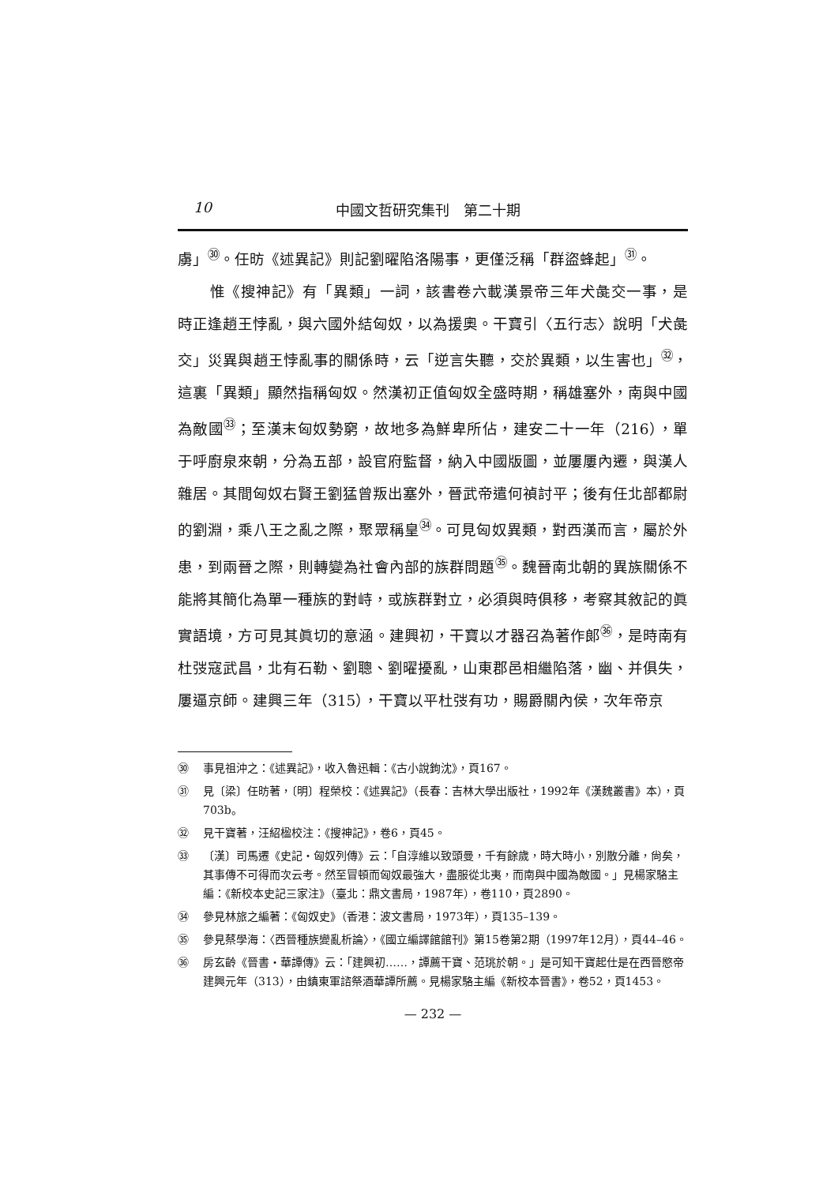10 中國文哲研究集刊　第二十期
虜」<sup>㉚</sup>。任昉《述異記》則記劉曜陷洛陽事，更僅泛稱「群盜蜂起」<sup>㉛</sup>。
惟《搜神記》有「異類」一詞，該書卷六載漢景帝三年犬彘交一事，是時正逢趙王悖亂，與六國外結匈奴，以為援奧。干寶引〈五行志〉說明「犬彘交」災異與趙王悖亂事的關係時，云「逆言失聽，交於異類，以生害也」<sup>㉜</sup>，這裏「異類」顯然指稱匈奴。然漢初正值匈奴全盛時期，稱雄塞外，南與中國為敵國<sup>㉝</sup>；至漢末匈奴勢窮，故地多為鮮卑所佔，建安二十一年（216），單于呼廚泉來朝，分為五部，設官府監督，納入中國版圖，並屢屢內遷，與漢人雜居。其間匈奴右賢王劉猛曾叛出塞外，晉武帝遣何禎討平；後有任北部都尉的劉淵，乘八王之亂之際，聚眾稱皇<sup>㉞</sup>。可見匈奴異類，對西漢而言，屬於外患，到兩晉之際，則轉變為社會內部的族群問題<sup>㉟</sup>。魏晉南北朝的異族關係不能將其簡化為單一種族的對峙，或族群對立，必須與時俱移，考察其敘記的眞實語境，方可見其眞切的意涵。建興初，干寶以才器召為著作郎<sup>㊱</sup>，是時南有杜弢寇武昌，北有石勒、劉聰、劉曜擾亂，山東郡邑相繼陷落，幽、并俱失，屢逼京師。建興三年（315），干寶以平杜弢有功，賜爵關內侯，次年帝京
㉚ 事見祖沖之：《述異記》，收入魯迅輯：《古小說鉤沈》，頁167。
㉛ 見〔梁〕任昉著，〔明〕程榮校：《述異記》（長春：吉林大學出版社，1992年《漢魏叢書》本），頁703b。
㉜ 見干寶著，汪紹楹校注：《搜神記》，卷6，頁45。
㉝ 〔漢〕司馬遷《史記・匈奴列傳》云：「自淳維以致頭曼，千有餘歲，時大時小，別散分離，尙矣，其事傳不可得而次云考。然至冒頓而匈奴最強大，盡服從北夷，而南與中國為敵國。」見楊家駱主編：《新校本史記三家注》（臺北：鼎文書局，1987年），卷110，頁2890。
㉞ 參見林旅之編著：《匈奴史》（香港：波文書局，1973年），頁135–139。
㉟ 參見蔡學海：〈西晉種族變亂析論〉，《國立編譯館館刊》第15卷第2期（1997年12月），頁44–46。
㊱ 房玄齡《晉書・華譚傳》云：「建興初……，譚薦干寶、范珧於朝。」是可知干寶起仕是在西晉愍帝建興元年（313），由鎮東軍諮祭酒華譚所薦。見楊家駱主編《新校本晉書》，卷52，頁1453。
— 232 —